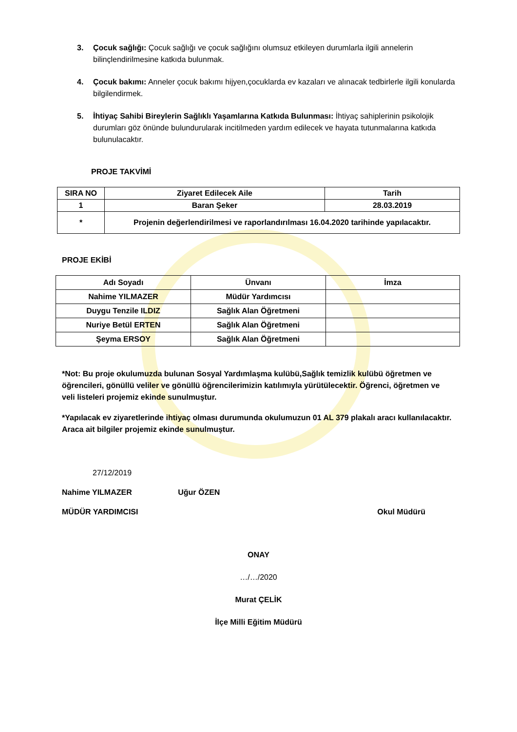3. Çocuk sağlığı: Çocuk sağlığı ve çocuk sağlığını olumsuz etkileyen durumlarla ilgili annelerin bilinçlendirilmesine katkıda bulunmak.
4. Çocuk bakımı: Anneler çocuk bakımı hijyen,çocuklarda ev kazaları ve alınacak tedbirlerle ilgili konularda bilgilendirmek.
5. İhtiyaç Sahibi Bireylerin Sağlıklı Yaşamlarına Katkıda Bulunması: İhtiyaç sahiplerinin psikolojik durumları göz önünde bulundurularak incitilmeden yardım edilecek ve hayata tutunmalarına katkıda bulunulacaktır.
PROJE TAKVİMİ
| SIRA NO | Ziyaret Edilecek Aile | Tarih |
| 1 | Baran Şeker | 28.03.2019 |
| * | Projenin değerlendirilmesi ve raporlandırılması 16.04.2020 tarihinde yapılacaktır. | |
PROJE EKİBİ
| Adı Soyadı | Ünvanı | İmza |
| Nahime YILMAZER | Müdür Yardımcısı | |
| Duygu Tenzile ILDIZ | Sağlık Alan Öğretmeni | |
| Nuriye Betül ERTEN | Sağlık Alan Öğretmeni | |
| Şeyma ERSOY | Sağlık Alan Öğretmeni | |
*Not: Bu proje okulumuzda bulunan Sosyal Yardımlaşma kulübü,Sağlık temizlik kulübü öğretmen ve öğrencileri, gönüllü veliler ve gönüllü öğrencilerimizin katılımıyla yürütülecektir. Öğrenci, öğretmen ve veli listeleri projemiz ekinde sunulmuştur.
*Yapılacak ev ziyaretlerinde ihtiyaç olması durumunda okulumuzun 01 AL 379 plakalı aracı kullanılacaktır. Araca ait bilgiler projemiz ekinde sunulmuştur.
27/12/2019
Nahime YILMAZER Uğur ÖZEN
MÜDÜR YARDIMCISI Okul Müdürü
ONAY
…/…/2020
Murat ÇELİK
İlçe Milli Eğitim Müdürü